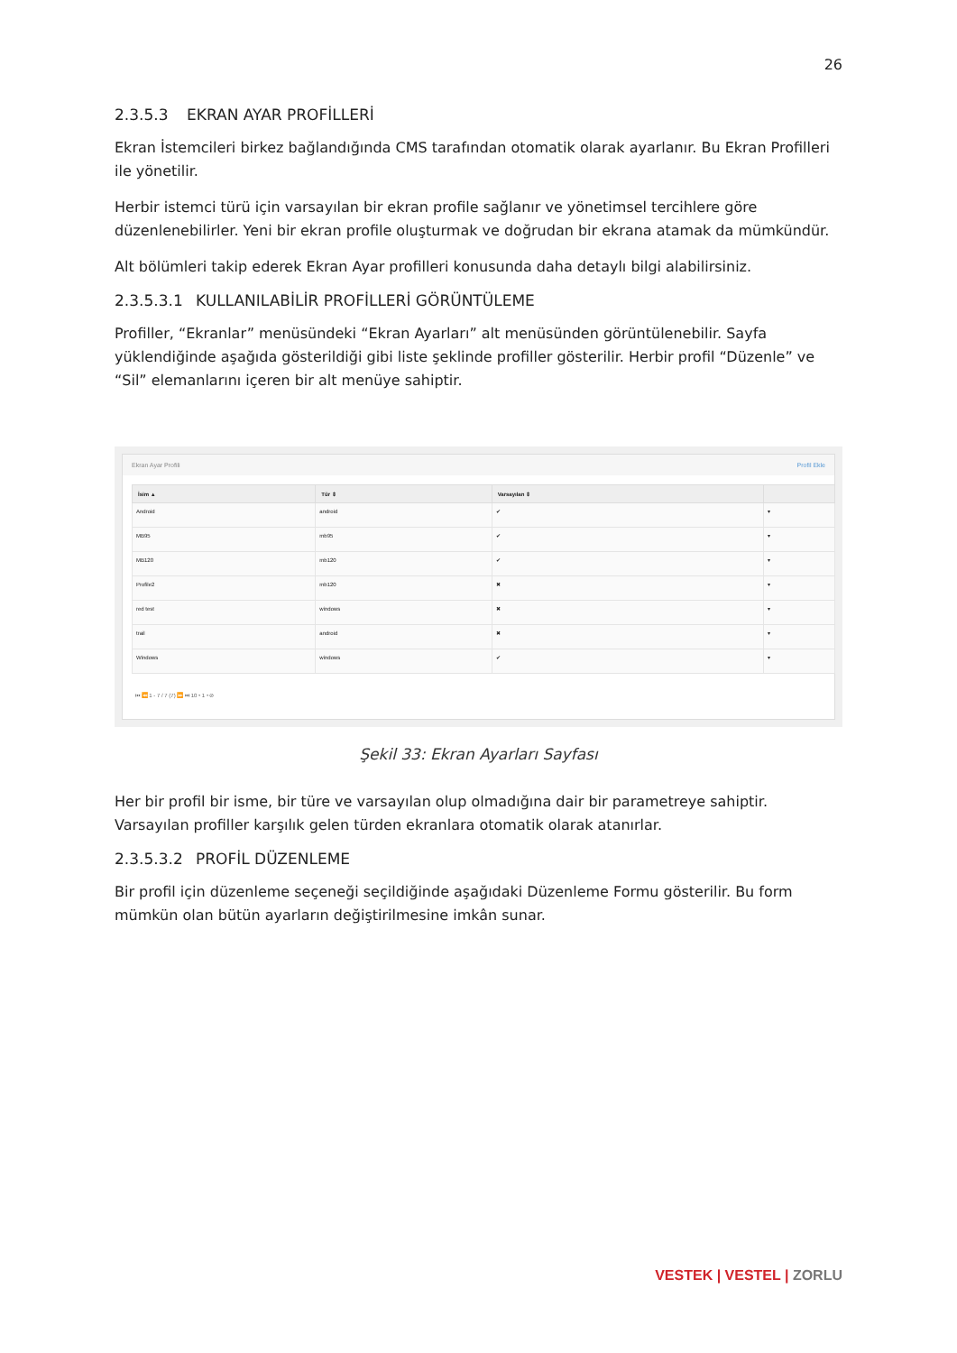26
2.3.5.3 EKRAN AYAR PROFİLLERİ
Ekran İstemcileri birkez bağlandığında CMS tarafından otomatik olarak ayarlanır. Bu Ekran Profilleri ile yönetilir.
Herbir istemci türü için varsayılan bir ekran profile sağlanır ve yönetimsel tercihlere göre düzenlenebilirler. Yeni bir ekran profile oluşturmak ve doğrudan bir ekrana atamak da mümkündür.
Alt bölümleri takip ederek Ekran Ayar profilleri konusunda daha detaylı bilgi alabilirsiniz.
2.3.5.3.1 KULLANILABİLİR PROFİLLERİ GÖRÜNTÜLEME
Profiller, “Ekranlar” menüsündeki “Ekran Ayarları” alt menüsünden görüntülenebilir. Sayfa yüklendiğinde aşağıda gösterildiği gibi liste şeklinde profiller gösterilir. Herbir profil “Düzenle” ve “Sil” elemanlarını içeren bir alt menüye sahiptir.
Ekran Ayar Profili Profil Ekle
| İsim ▲ | Tür ⇕ | Varsayılan ⇕ | |
| --- | --- | --- | --- |
| Android | android | ✔ | ▾ |
| MB95 | mb95 | ✔ | ▾ |
| MB120 | mb120 | ✔ | ▾ |
| Profile2 | mb120 | ✖ | ▾ |
| red test | windows | ✖ | ▾ |
| trail | android | ✖ | ▾ |
| Windows | windows | ✔ | ▾ |
⏮ ⏪ 1 - 7 / 7 (7) ⏩ ⏭ 10 ▾ 1 ▾ ⊘
Şekil 33: Ekran Ayarları Sayfası
Her bir profil bir isme, bir türe ve varsayılan olup olmadığına dair bir parametreye sahiptir. Varsayılan profiller karşılık gelen türden ekranlara otomatik olarak atanırlar.
2.3.5.3.2 PROFİL DÜZENLEME
Bir profil için düzenleme seçeneği seçildiğinde aşağıdaki Düzenleme Formu gösterilir. Bu form mümkün olan bütün ayarların değiştirilmesine imkân sunar.
VESTEK | VESTEL | ZORLU